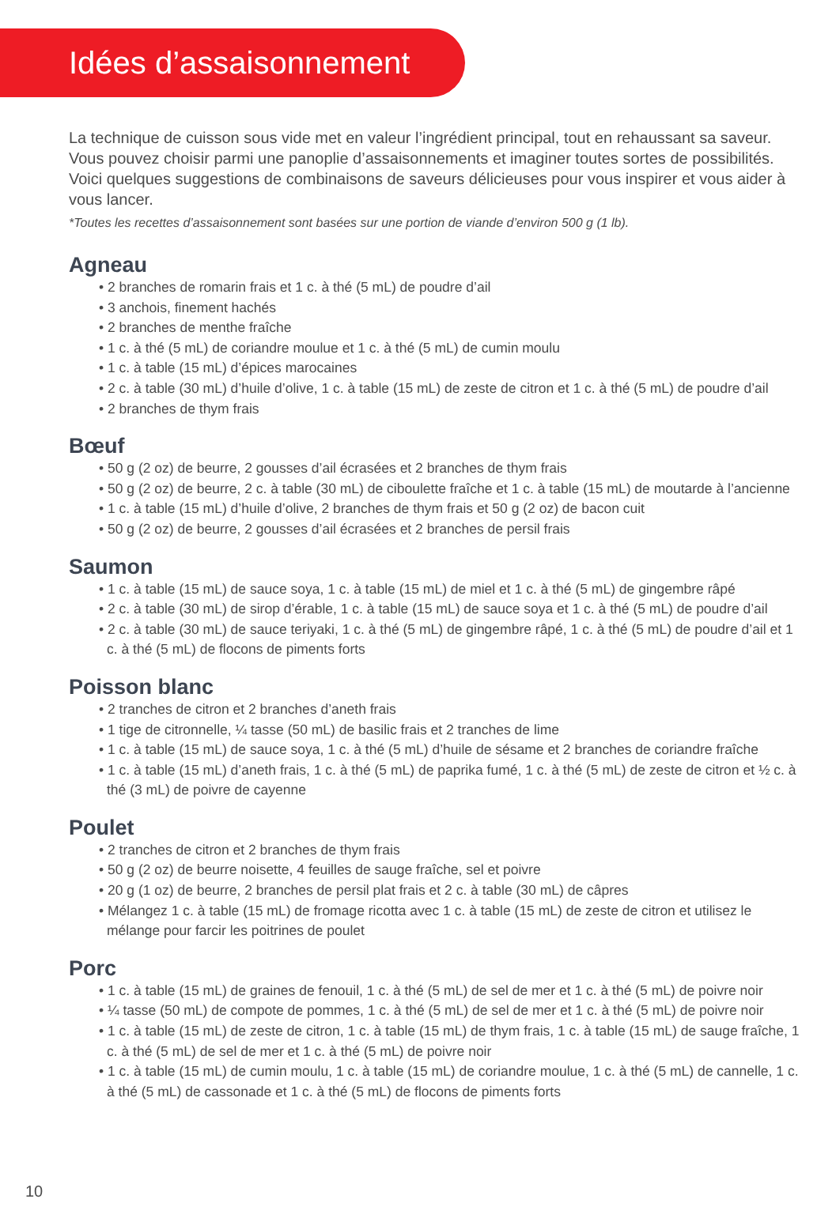Idées d’assaisonnement
La technique de cuisson sous vide met en valeur l’ingrédient principal, tout en rehaussant sa saveur. Vous pouvez choisir parmi une panoplie d’assaisonnements et imaginer toutes sortes de possibilités. Voici quelques suggestions de combinaisons de saveurs délicieuses pour vous inspirer et vous aider à vous lancer.
*Toutes les recettes d’assaisonnement sont basées sur une portion de viande d’environ 500 g (1 lb).
Agneau
• 2 branches de romarin frais et 1 c. à thé (5 mL) de poudre d’ail
• 3 anchois, finement hachés
• 2 branches de menthe fraîche
• 1 c. à thé (5 mL) de coriandre moulue et 1 c. à thé (5 mL) de cumin moulu
• 1 c. à table (15 mL) d’épices marocaines
• 2 c. à table (30 mL) d’huile d’olive, 1 c. à table (15 mL) de zeste de citron et 1 c. à thé (5 mL) de poudre d’ail
• 2 branches de thym frais
Bœuf
• 50 g (2 oz) de beurre, 2 gousses d’ail écrasées et 2 branches de thym frais
• 50 g (2 oz) de beurre, 2 c. à table (30 mL) de ciboulette fraîche et 1 c. à table (15 mL) de moutarde à l’ancienne
• 1 c. à table (15 mL) d’huile d’olive, 2 branches de thym frais et 50 g (2 oz) de bacon cuit
• 50 g (2 oz) de beurre, 2 gousses d’ail écrasées et 2 branches de persil frais
Saumon
• 1 c. à table (15 mL) de sauce soya, 1 c. à table (15 mL) de miel et 1 c. à thé (5 mL) de gingembre râpé
• 2 c. à table (30 mL) de sirop d’érable, 1 c. à table (15 mL) de sauce soya et 1 c. à thé (5 mL) de poudre d’ail
• 2 c. à table (30 mL) de sauce teriyaki, 1 c. à thé (5 mL) de gingembre râpé, 1 c. à thé (5 mL) de poudre d’ail et 1 c. à thé (5 mL) de flocons de piments forts
Poisson blanc
• 2 tranches de citron et 2 branches d’aneth frais
• 1 tige de citronnelle, ¼ tasse (50 mL) de basilic frais et 2 tranches de lime
• 1 c. à table (15 mL) de sauce soya, 1 c. à thé (5 mL) d’huile de sésame et 2 branches de coriandre fraîche
• 1 c. à table (15 mL) d’aneth frais, 1 c. à thé (5 mL) de paprika fumé, 1 c. à thé (5 mL) de zeste de citron et ½ c. à thé (3 mL) de poivre de cayenne
Poulet
• 2 tranches de citron et 2 branches de thym frais
• 50 g (2 oz) de beurre noisette, 4 feuilles de sauge fraîche, sel et poivre
• 20 g (1 oz) de beurre, 2 branches de persil plat frais et 2 c. à table (30 mL) de câpres
• Mélangez 1 c. à table (15 mL) de fromage ricotta avec 1 c. à table (15 mL) de zeste de citron et utilisez le mélange pour farcir les poitrines de poulet
Porc
• 1 c. à table (15 mL) de graines de fenouil, 1 c. à thé (5 mL) de sel de mer et 1 c. à thé (5 mL) de poivre noir
• ¼ tasse (50 mL) de compote de pommes, 1 c. à thé (5 mL) de sel de mer et 1 c. à thé (5 mL) de poivre noir
• 1 c. à table (15 mL) de zeste de citron, 1 c. à table (15 mL) de thym frais, 1 c. à table (15 mL) de sauge fraîche, 1 c. à thé (5 mL) de sel de mer et 1 c. à thé (5 mL) de poivre noir
• 1 c. à table (15 mL) de cumin moulu, 1 c. à table (15 mL) de coriandre moulue, 1 c. à thé (5 mL) de cannelle, 1 c. à thé (5 mL) de cassonade et 1 c. à thé (5 mL) de flocons de piments forts
10